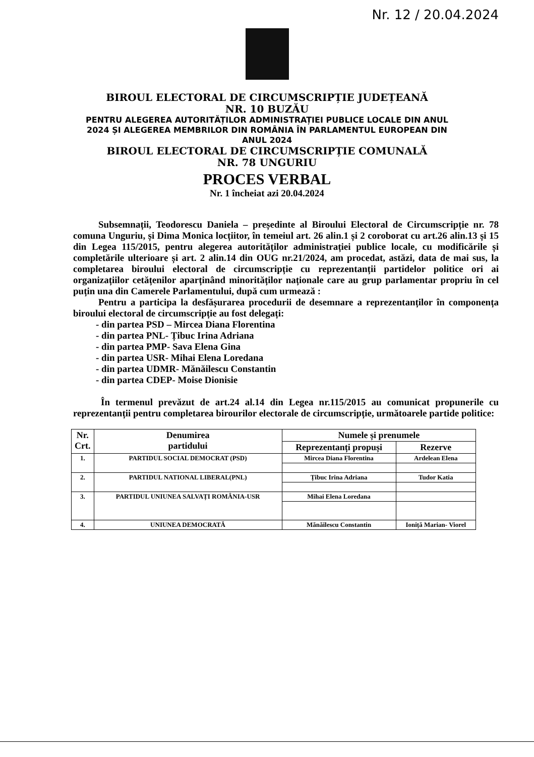Nr. 12 / 20.04.2024
BIROUL ELECTORAL DE CIRCUMSCRIPȚIE JUDEȚEANĂ
NR. 10 BUZĂU
PENTRU ALEGEREA AUTORITĂȚILOR ADMINISTRAȚIEI PUBLICE LOCALE DIN ANUL
2024 ȘI ALEGEREA MEMBRILOR DIN ROMÂNIA ÎN PARLAMENTUL EUROPEAN DIN
ANUL 2024
BIROUL ELECTORAL DE CIRCUMSCRIPȚIE COMUNALĂ
NR. 78 UNGURIU
PROCES VERBAL
Nr. 1 încheiat azi 20.04.2024
Subsemnații, Teodorescu Daniela – președinte al Biroului Electoral de Circumscripție nr. 78 comuna Unguriu, și Dima Monica locțiitor, în temeiul art. 26 alin.1 și 2 coroborat cu art.26 alin.13 și 15 din Legea 115/2015, pentru alegerea autorităților administrației publice locale, cu modificările și completările ulterioare și art. 2 alin.14 din OUG nr.21/2024, am procedat, astăzi, data de mai sus, la completarea biroului electoral de circumscripție cu reprezentanții partidelor politice ori ai organizațiilor cetățenilor aparținând minorităților naționale care au grup parlamentar propriu în cel puțin una din Camerele Parlamentului, după cum urmează :
Pentru a participa la desfășurarea procedurii de desemnare a reprezentanților în componența biroului electoral de circumscripție au fost delegați:
- din partea PSD – Mircea Diana Florentina
- din partea PNL- Țibuc Irina Adriana
- din partea PMP- Sava Elena Gina
- din partea USR- Mihai Elena Loredana
- din partea UDMR- Mănăilescu Constantin
- din partea CDEP- Moise Dionisie
În termenul prevăzut de art.24 al.14 din Legea nr.115/2015 au comunicat propunerile cu reprezentanții pentru completarea birourilor electorale de circumscripție, următoarele partide politice:
| Nr. Crt. | Denumirea partidului | Numele și prenumele | |
| --- | --- | --- | --- |
| | | Reprezentanți propuși | Rezerve |
| 1. | PARTIDUL SOCIAL DEMOCRAT (PSD) | Mircea Diana Florentina | Ardelean Elena |
| 2. | PARTIDUL NATIONAL LIBERAL(PNL) | Țibuc Irina Adriana | Tudor Katia |
| 3. | PARTIDUL UNIUNEA SALVAȚI ROMÂNIA-USR | Mihai Elena Loredana | |
| 4. | UNIUNEA DEMOCRATĂ | Mănăilescu Constantin | Ioniță Marian- Viorel |